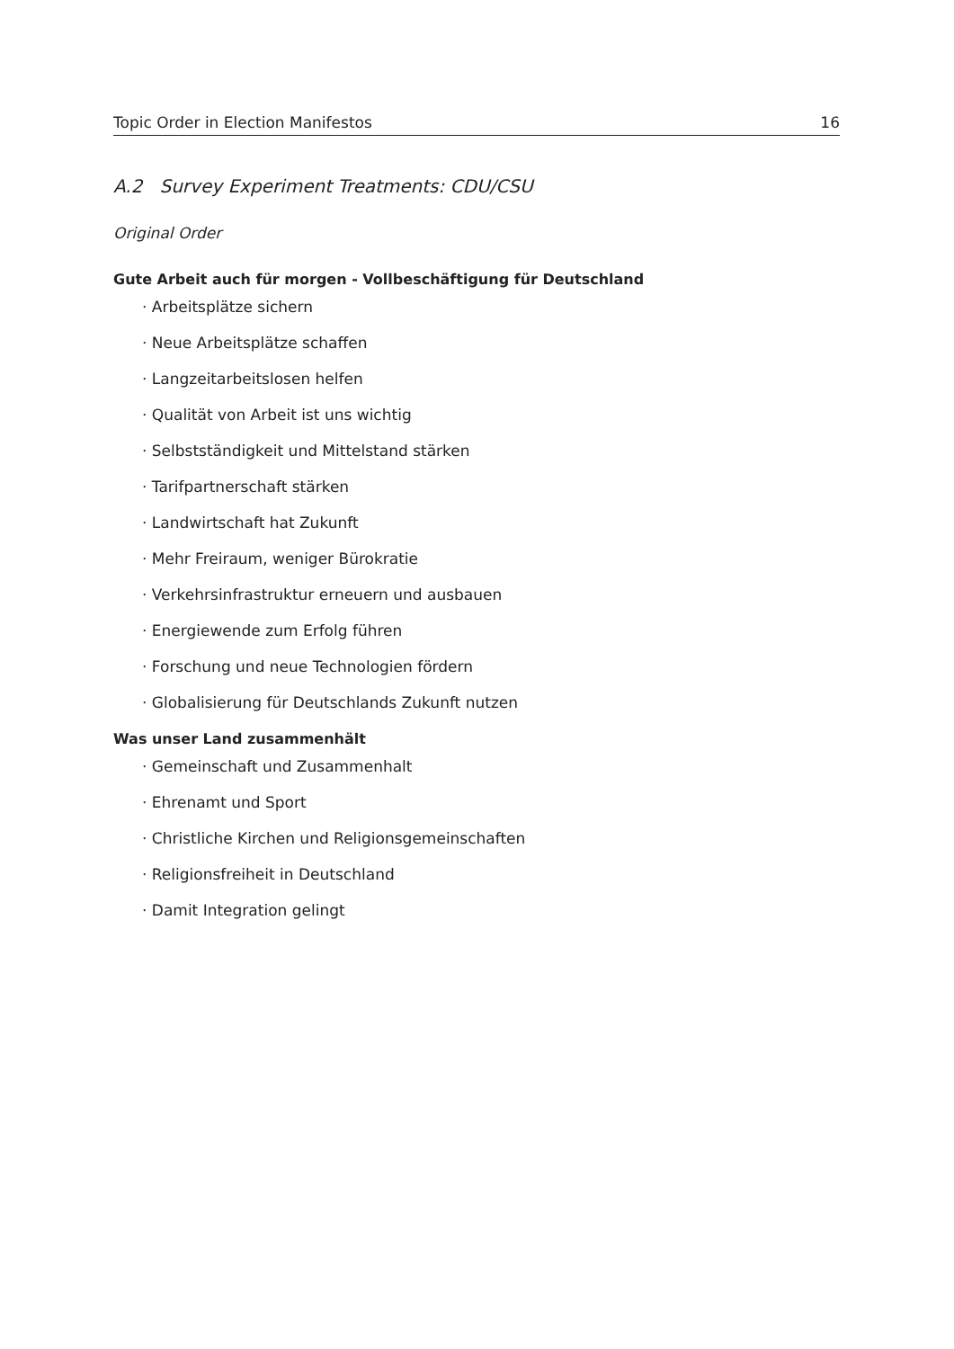Topic Order in Election Manifestos 16
A.2 Survey Experiment Treatments: CDU/CSU
Original Order
Gute Arbeit auch für morgen - Vollbeschäftigung für Deutschland
· Arbeitsplätze sichern
· Neue Arbeitsplätze schaffen
· Langzeitarbeitslosen helfen
· Qualität von Arbeit ist uns wichtig
· Selbstständigkeit und Mittelstand stärken
· Tarifpartnerschaft stärken
· Landwirtschaft hat Zukunft
· Mehr Freiraum, weniger Bürokratie
· Verkehrsinfrastruktur erneuern und ausbauen
· Energiewende zum Erfolg führen
· Forschung und neue Technologien fördern
· Globalisierung für Deutschlands Zukunft nutzen
Was unser Land zusammenhält
· Gemeinschaft und Zusammenhalt
· Ehrenamt und Sport
· Christliche Kirchen und Religionsgemeinschaften
· Religionsfreiheit in Deutschland
· Damit Integration gelingt